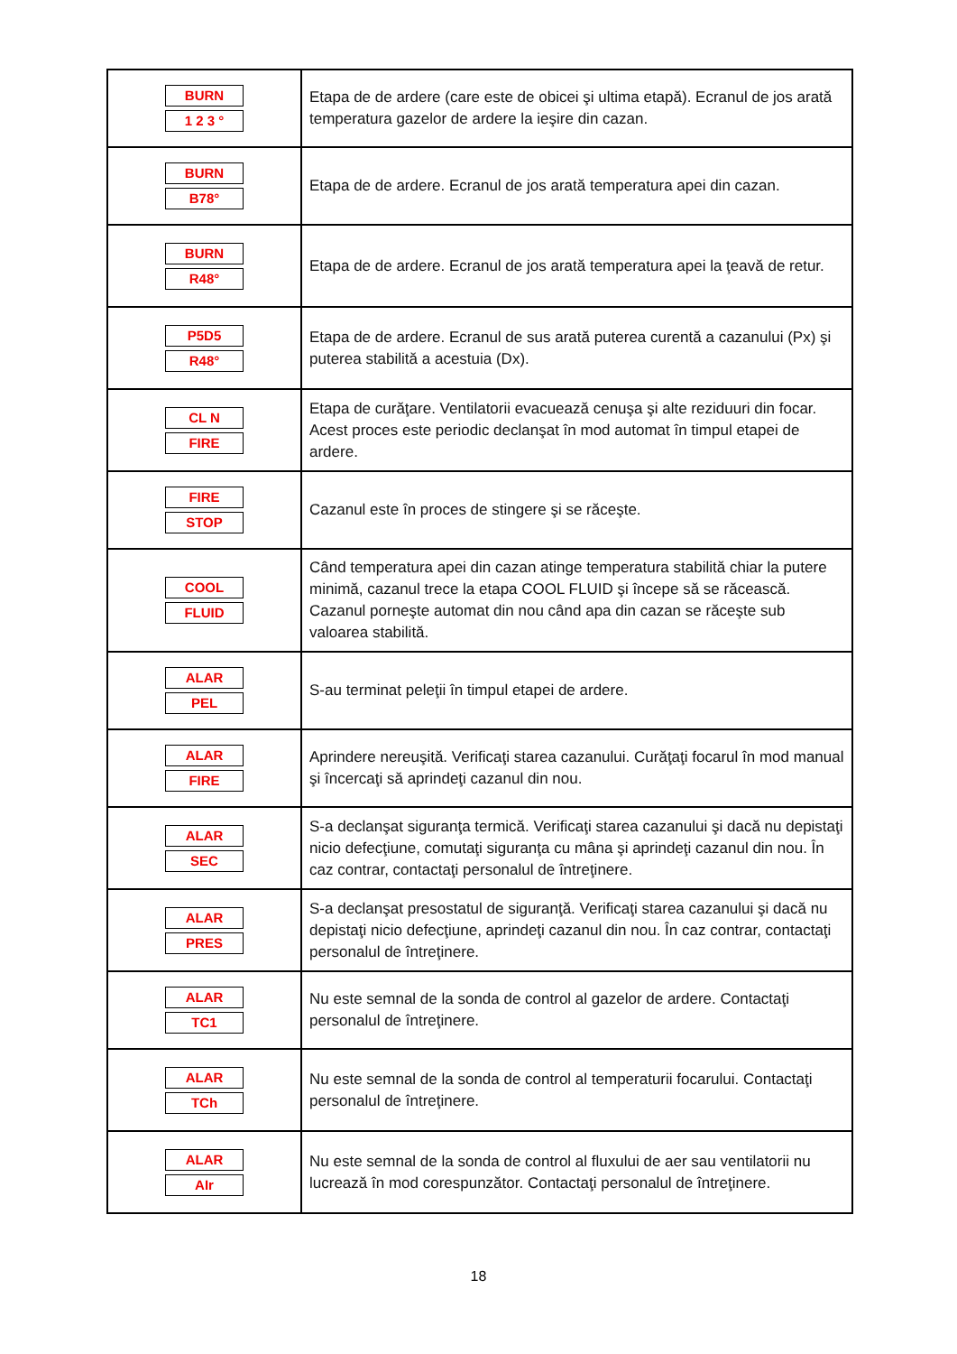| BURN 1 2 3 ° | Etapa de de ardere (care este de obicei şi ultima etapă). Ecranul de jos arată temperatura gazelor de ardere la ieşire din cazan. |
| BURN B78° | Etapa de de ardere. Ecranul de jos arată temperatura apei din cazan. |
| BURN R48° | Etapa de de ardere. Ecranul de jos arată temperatura apei la ţeavă de retur. |
| P5D5 R48° | Etapa de de ardere. Ecranul de sus arată puterea curentă a cazanului (Px) şi puterea stabilită a acestuia (Dx). |
| CL N FIRE | Etapa de curăţare. Ventilatorii evacuează cenuşa şi alte reziduuri din focar. Acest proces este periodic declanşat în mod automat în timpul etapei de ardere. |
| FIRE STOP | Cazanul este în proces de stingere şi se răceşte. |
| COOL FLUID | Când temperatura apei din cazan atinge temperatura stabilită chiar la putere minimă, cazanul trece la etapa COOL FLUID şi începe să se răcească. Cazanul porneşte automat din nou când apa din cazan se răceşte sub valoarea stabilită. |
| ALAR PEL | S-au terminat peleţii în timpul etapei de ardere. |
| ALAR FIRE | Aprindere nereuşită. Verificaţi starea cazanului. Curăţaţi focarul în mod manual şi încercaţi să aprindeţi cazanul din nou. |
| ALAR SEC | S-a declanşat siguranţa termică. Verificaţi starea cazanului şi dacă nu depistaţi nicio defecţiune, comutaţi siguranţa cu mâna şi aprindeţi cazanul din nou. În caz contrar, contactaţi personalul de întreţinere. |
| ALAR PRES | S-a declanşat presostatul de siguranţă. Verificaţi starea cazanului şi dacă nu depistaţi nicio defecţiune, aprindeţi cazanul din nou. În caz contrar, contactaţi personalul de întreţinere. |
| ALAR TC1 | Nu este semnal de la sonda de control al gazelor de ardere. Contactaţi personalul de întreţinere. |
| ALAR TCh | Nu este semnal de la sonda de control al temperaturii focarului. Contactaţi personalul de întreţinere. |
| ALAR AIr | Nu este semnal de la sonda de control al fluxului de aer sau ventilatorii nu lucrează în mod corespunzător. Contactaţi personalul de întreţinere. |
18